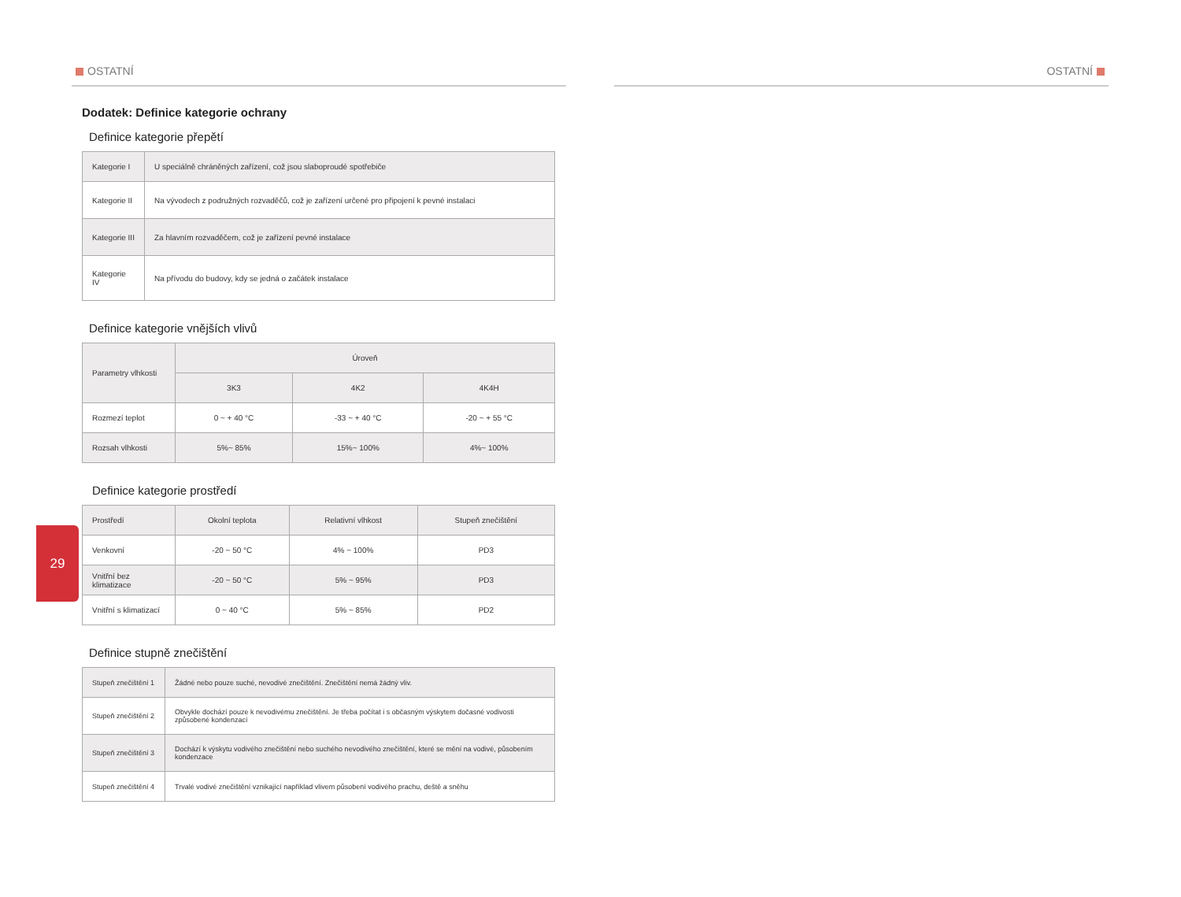OSTATNÍ OSTATNÍ
Dodatek: Definice kategorie ochrany
Definice kategorie přepětí
| Kategorie I | U speciálně chráněných zařízení, což jsou slaboproudé spotřebiče |
| Kategorie II | Na vývodech z podružných rozvaděčů, což je zařízení určené pro připojení k pevné instalaci |
| Kategorie III | Za hlavním rozvaděčem, což je zařízení pevné instalace |
| Kategorie IV | Na přívodu do budovy, kdy se jedná o začátek instalace |
Definice kategorie vnějších vlivů
| Parametry vlhkosti | Úroveň | | |
| --- | --- | --- | --- |
| | 3K3 | 4K2 | 4K4H |
| Rozmezí teplot | 0 ~ + 40 °C | -33 ~ + 40 °C | -20 ~ + 55 °C |
| Rozsah vlhkosti | 5%~ 85% | 15%~ 100% | 4%~ 100% |
Definice kategorie prostředí
| Prostředí | Okolní teplota | Relativní vlhkost | Stupeň znečištění |
| --- | --- | --- | --- |
| Venkovní | -20 ~ 50 °C | 4% ~ 100% | PD3 |
| Vnitřní bez klimatizace | -20 ~ 50 °C | 5% ~ 95% | PD3 |
| Vnitřní s klimatizací | 0 ~ 40 °C | 5% ~ 85% | PD2 |
Definice stupně znečištění
| Stupeň znečištění 1 | Žádné nebo pouze suché, nevodivé znečištění. Znečištění nemá žádný vliv. |
| Stupeň znečištění 2 | Obvykle dochází pouze k nevodivému znečištění. Je třeba počítat i s občasným výskytem dočasné vodivosti způsobené kondenzací |
| Stupeň znečištění 3 | Dochází k výskytu vodivého znečištění nebo suchého nevodivého znečištění, které se mění na vodivé, působením kondenzace |
| Stupeň znečištění 4 | Trvalé vodivé znečištění vznikající například vlivem působení vodivého prachu, deště a sněhu |
29